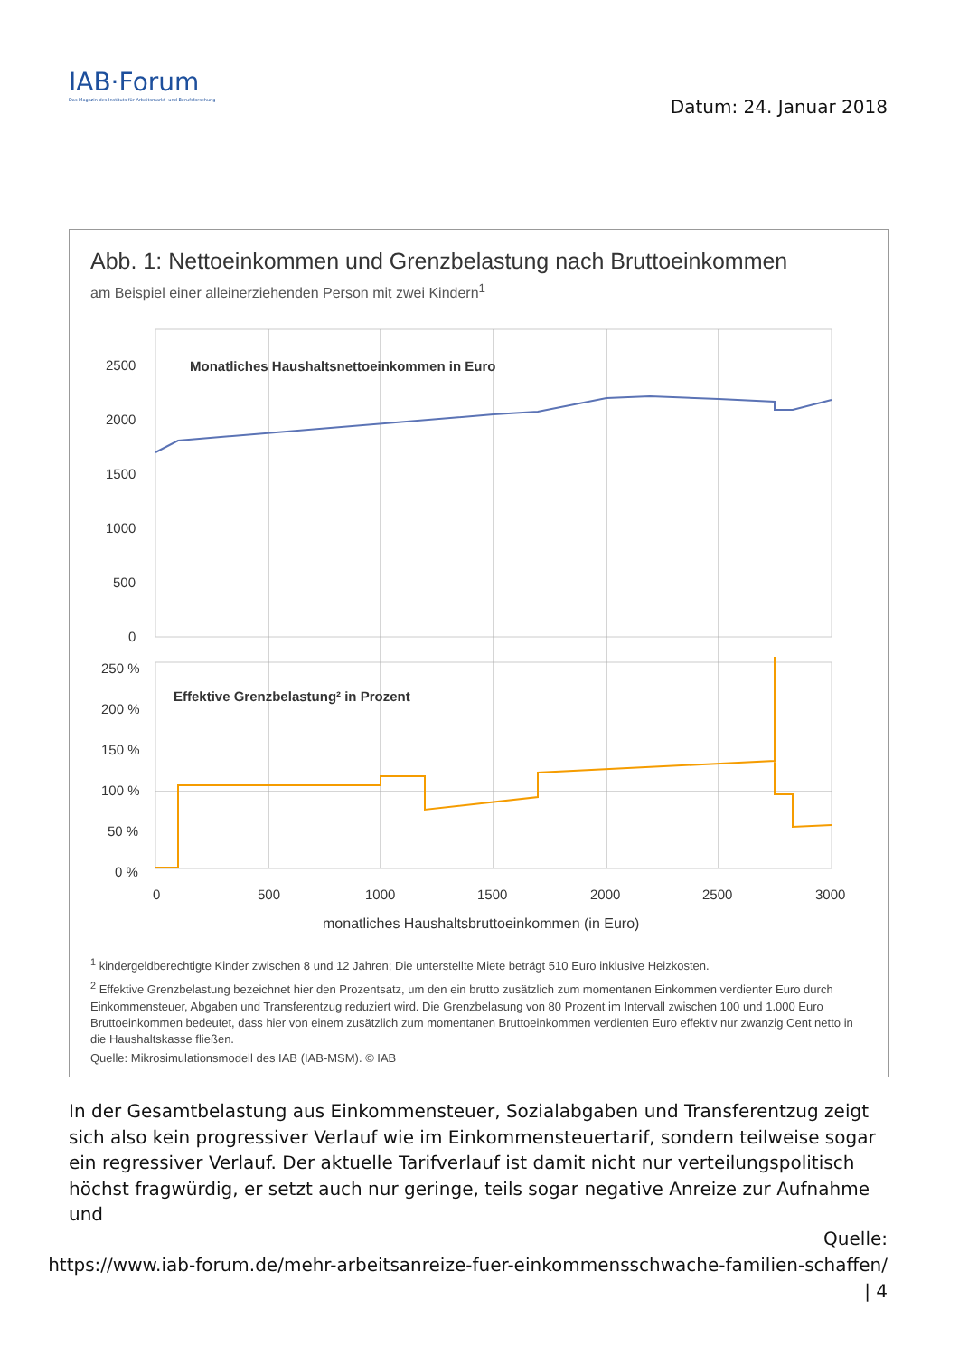IAB·Forum
Das Magazin des Instituts für Arbeitsmarkt- und Berufsforschung
Datum: 24. Januar 2018
Abb. 1: Nettoeinkommen und Grenzbelastung nach Bruttoeinkommen
am Beispiel einer alleinerziehenden Person mit zwei Kindern<sup>1</sup>
2500
2000
1500
1000
500
0
250 %
200 %
150 %
100 %
50 %
0 %
Monatliches Haushaltsnettoeinkommen in Euro
Effektive Grenzbelastung² in Prozent
0
500
1000
1500
2000
2500
3000
monatliches Haushaltsbruttoeinkommen (in Euro)
<sup>1</sup> kindergeldberechtigte Kinder zwischen 8 und 12 Jahren; Die unterstellte Miete beträgt 510 Euro inklusive Heizkosten.
<sup>2</sup> Effektive Grenzbelastung bezeichnet hier den Prozentsatz, um den ein brutto zusätzlich zum momentanen Einkommen verdienter Euro durch Einkommensteuer, Abgaben und Transferentzug reduziert wird. Die Grenzbelasung von 80 Prozent im Intervall zwischen 100 und 1.000 Euro Bruttoeinkommen bedeutet, dass hier von einem zusätzlich zum momentanen Bruttoeinkommen verdienten Euro effektiv nur zwanzig Cent netto in die Haushaltskasse fließen.
Quelle: Mikrosimulationsmodell des IAB (IAB-MSM). © IAB
In der Gesamtbelastung aus Einkommensteuer, Sozialabgaben und Transferentzug zeigt sich also kein progressiver Verlauf wie im Einkommensteuertarif, sondern teilweise sogar ein regressiver Verlauf. Der aktuelle Tarifverlauf ist damit nicht nur verteilungspolitisch höchst fragwürdig, er setzt auch nur geringe, teils sogar negative Anreize zur Aufnahme und
Quelle:
https://www.iab-forum.de/mehr-arbeitsanreize-fuer-einkommensschwache-familien-schaffen/
| 4